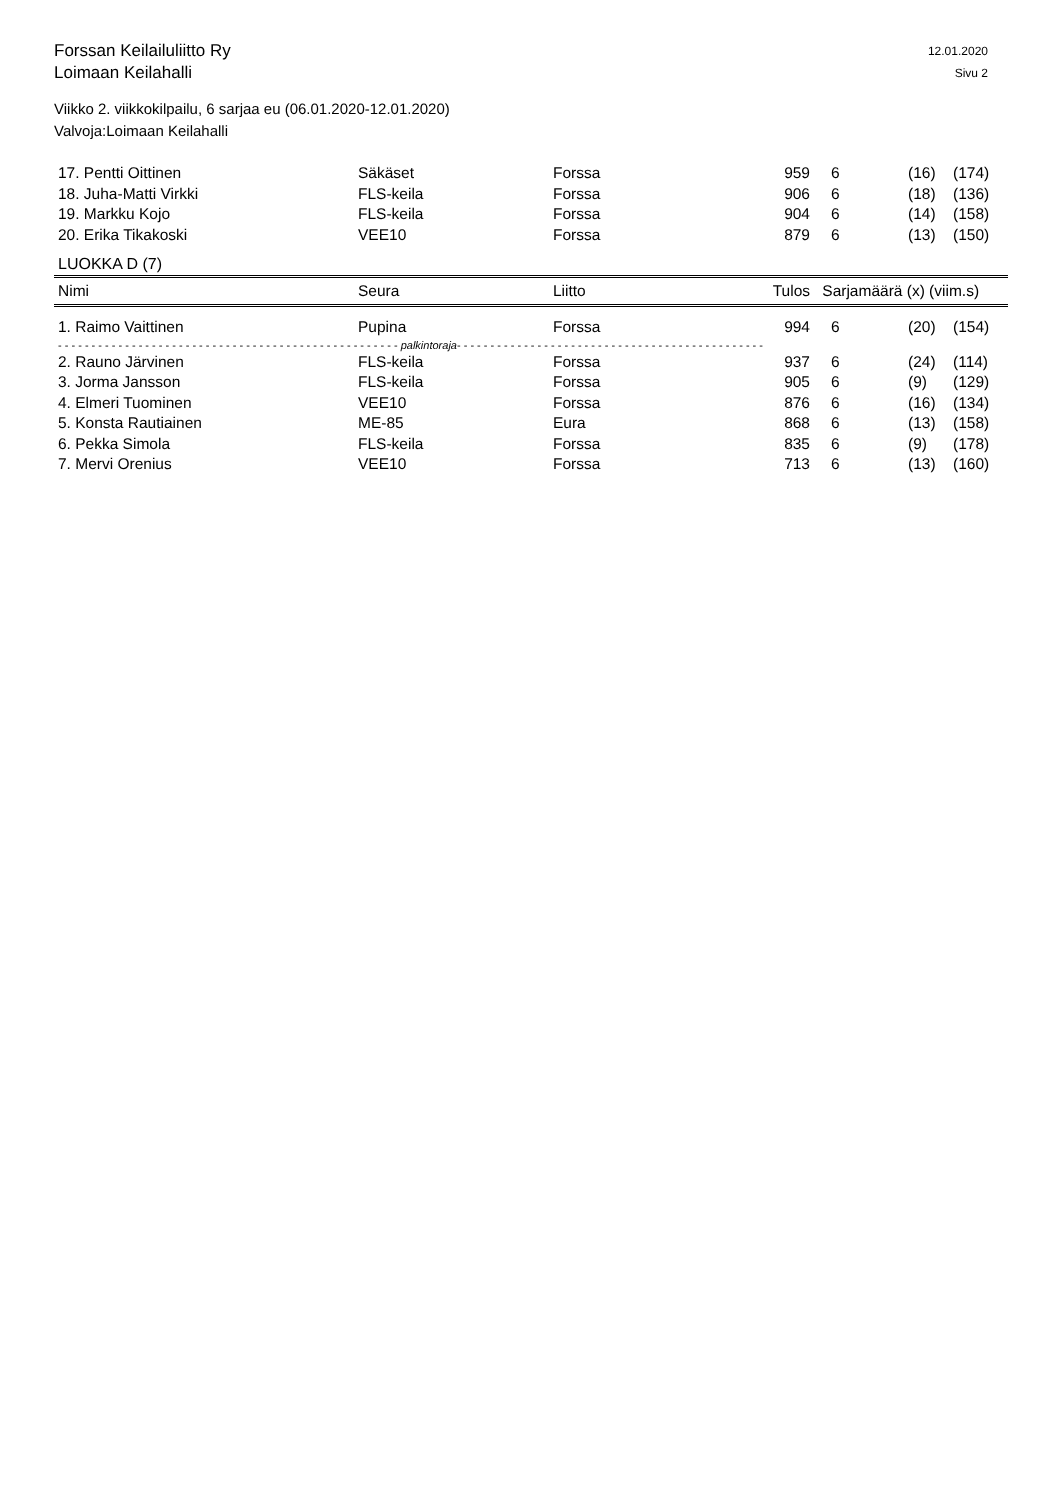Forssan Keilailuliitto Ry
Loimaan Keilahalli
12.01.2020
Sivu 2
Viikko 2. viikkokilpailu, 6 sarjaa eu (06.01.2020-12.01.2020)
Valvoja:Loimaan Keilahalli
| 17. Pentti Oittinen | Säkäset | Forssa | 959 | 6 | (16) | (174) |
| 18. Juha-Matti Virkki | FLS-keila | Forssa | 906 | 6 | (18) | (136) |
| 19. Markku Kojo | FLS-keila | Forssa | 904 | 6 | (14) | (158) |
| 20. Erika Tikakoski | VEE10 | Forssa | 879 | 6 | (13) | (150) |
LUOKKA D (7)
| Nimi | Seura | Liitto | Tulos | Sarjamäärä (x) (viim.s) | | |
| --- | --- | --- | --- | --- | --- | --- |
| 1. Raimo Vaittinen | Pupina | Forssa | 994 | 6 | (20) | (154) |
| - - - - - - - - - - - - - - - - - - - - - - - - - - - - - - - - - - - - - - - - - - - - - - - - - - - palkintoraja - - - - - - - - - - - - - - - - - - - - - - - - - - - - - - - - - - - - - - - - - - - - - - | | | | | | |
| 2. Rauno Järvinen | FLS-keila | Forssa | 937 | 6 | (24) | (114) |
| 3. Jorma Jansson | FLS-keila | Forssa | 905 | 6 | (9) | (129) |
| 4. Elmeri Tuominen | VEE10 | Forssa | 876 | 6 | (16) | (134) |
| 5. Konsta Rautiainen | ME-85 | Eura | 868 | 6 | (13) | (158) |
| 6. Pekka Simola | FLS-keila | Forssa | 835 | 6 | (9) | (178) |
| 7. Mervi Orenius | VEE10 | Forssa | 713 | 6 | (13) | (160) |